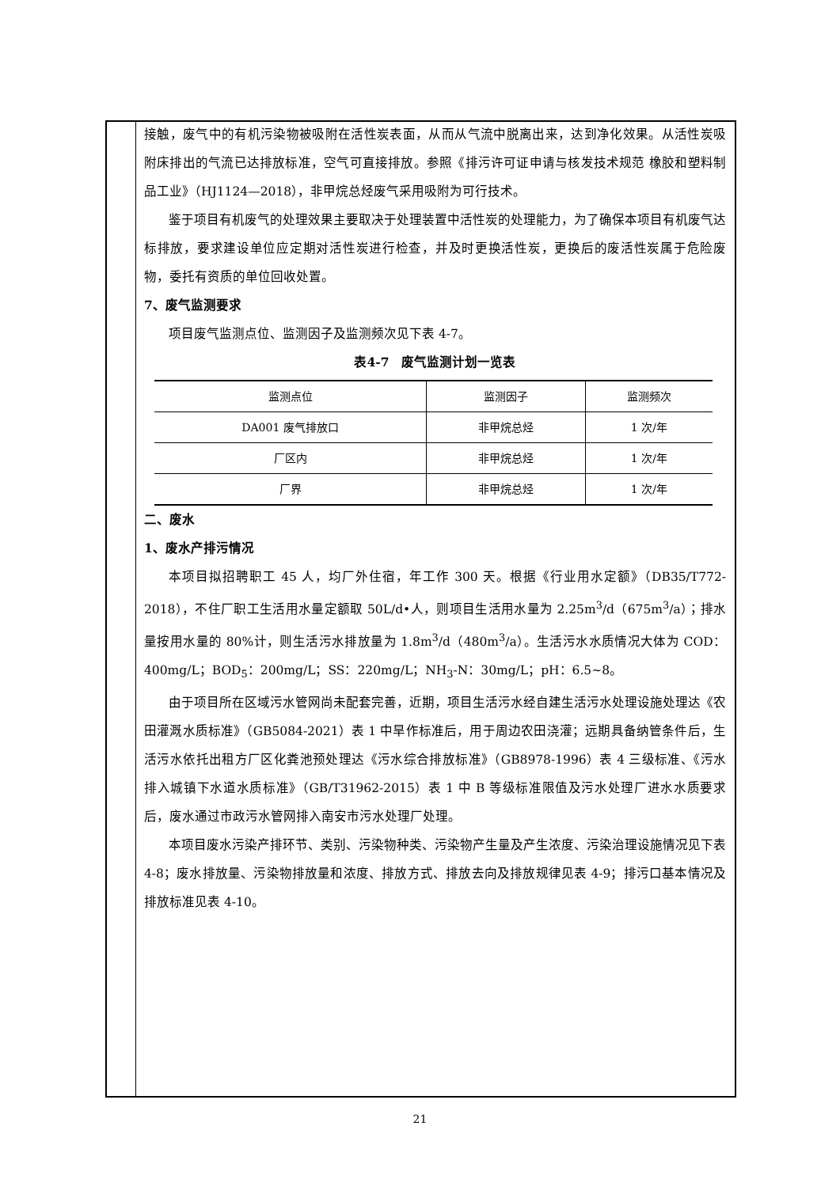接触，废气中的有机污染物被吸附在活性炭表面，从而从气流中脱离出来，达到净化效果。从活性炭吸附床排出的气流已达排放标准，空气可直接排放。参照《排污许可证申请与核发技术规范 橡胶和塑料制品工业》（HJ1124—2018），非甲烷总烃废气采用吸附为可行技术。
鉴于项目有机废气的处理效果主要取决于处理装置中活性炭的处理能力，为了确保本项目有机废气达标排放，要求建设单位应定期对活性炭进行检查，并及时更换活性炭，更换后的废活性炭属于危险废物，委托有资质的单位回收处置。
7、废气监测要求
项目废气监测点位、监测因子及监测频次见下表 4-7。
表4-7　废气监测计划一览表
| 监测点位 | 监测因子 | 监测频次 |
| --- | --- | --- |
| DA001 废气排放口 | 非甲烷总烃 | 1 次/年 |
| 厂区内 | 非甲烷总烃 | 1 次/年 |
| 厂界 | 非甲烷总烃 | 1 次/年 |
二、废水
1、废水产排污情况
本项目拟招聘职工 45 人，均厂外住宿，年工作 300 天。根据《行业用水定额》（DB35/T772-2018），不住厂职工生活用水量定额取 50L/d•人，则项目生活用水量为 2.25m<sup>3</sup>/d（675m<sup>3</sup>/a）；排水量按用水量的 80%计，则生活污水排放量为 1.8m<sup>3</sup>/d（480m<sup>3</sup>/a）。生活污水水质情况大体为 COD：400mg/L；BOD<sub>5</sub>：200mg/L；SS：220mg/L；NH<sub>3</sub>-N：30mg/L；pH：6.5~8。
由于项目所在区域污水管网尚未配套完善，近期，项目生活污水经自建生活污水处理设施处理达《农田灌溉水质标准》（GB5084-2021）表 1 中旱作标准后，用于周边农田浇灌；远期具备纳管条件后，生活污水依托出租方厂区化粪池预处理达《污水综合排放标准》（GB8978-1996）表 4 三级标准、《污水排入城镇下水道水质标准》（GB/T31962-2015）表 1 中 B 等级标准限值及污水处理厂进水水质要求后，废水通过市政污水管网排入南安市污水处理厂处理。
本项目废水污染产排环节、类别、污染物种类、污染物产生量及产生浓度、污染治理设施情况见下表 4-8；废水排放量、污染物排放量和浓度、排放方式、排放去向及排放规律见表 4-9；排污口基本情况及排放标准见表 4-10。
21